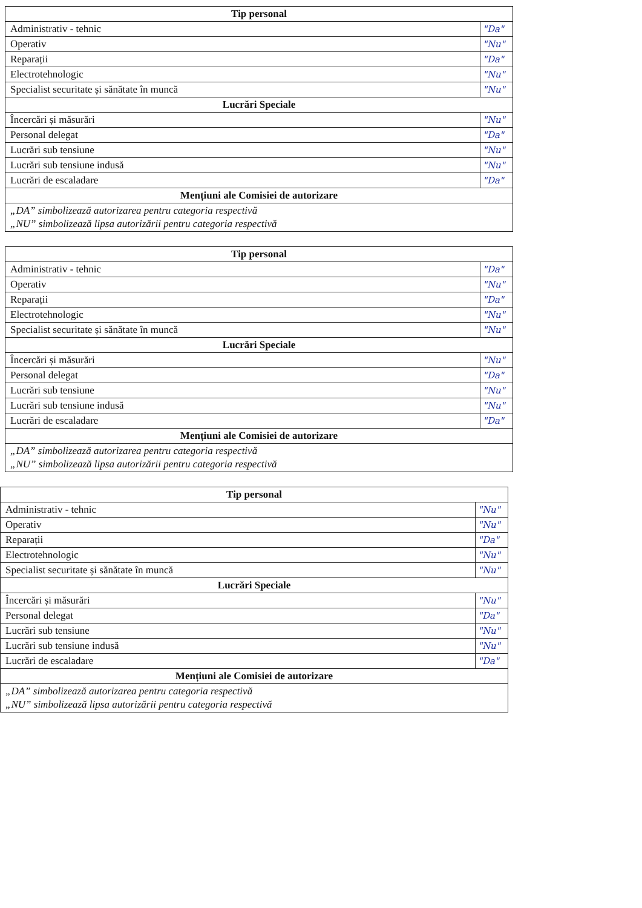| Tip personal | |
| --- | --- |
| Administrativ - tehnic | "Da" |
| Operativ | "Nu" |
| Reparații | "Da" |
| Electrotehnologic | "Nu" |
| Specialist securitate și sănătate în muncă | "Nu" |
| Lucrări Speciale | |
| Încercări și măsurări | "Nu" |
| Personal delegat | "Da" |
| Lucrări sub tensiune | "Nu" |
| Lucrări sub tensiune indusă | "Nu" |
| Lucrări de escaladare | "Da" |
| Mențiuni ale Comisiei de autorizare | |
| „DA” simbolizează autorizarea pentru categoria respectivă „NU” simbolizează lipsa autorizării pentru categoria respectivă | |
| Tip personal | |
| --- | --- |
| Administrativ - tehnic | "Da" |
| Operativ | "Nu" |
| Reparații | "Da" |
| Electrotehnologic | "Nu" |
| Specialist securitate și sănătate în muncă | "Nu" |
| Lucrări Speciale | |
| Încercări și măsurări | "Nu" |
| Personal delegat | "Da" |
| Lucrări sub tensiune | "Nu" |
| Lucrări sub tensiune indusă | "Nu" |
| Lucrări de escaladare | "Da" |
| Mențiuni ale Comisiei de autorizare | |
| „DA” simbolizează autorizarea pentru categoria respectivă „NU” simbolizează lipsa autorizării pentru categoria respectivă | |
| Tip personal | |
| --- | --- |
| Administrativ - tehnic | "Nu" |
| Operativ | "Nu" |
| Reparații | "Da" |
| Electrotehnologic | "Nu" |
| Specialist securitate și sănătate în muncă | "Nu" |
| Lucrări Speciale | |
| Încercări și măsurări | "Nu" |
| Personal delegat | "Da" |
| Lucrări sub tensiune | "Nu" |
| Lucrări sub tensiune indusă | "Nu" |
| Lucrări de escaladare | "Da" |
| Mențiuni ale Comisiei de autorizare | |
| „DA” simbolizează autorizarea pentru categoria respectivă „NU” simbolizează lipsa autorizării pentru categoria respectivă | |